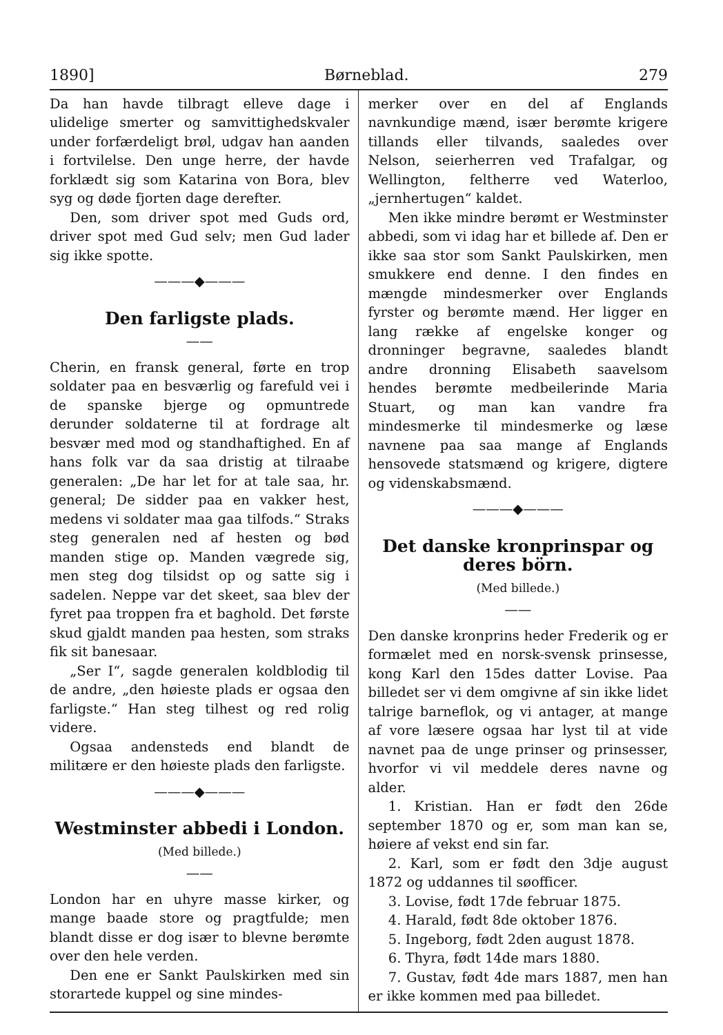1890] Børneblad. 279
Da han havde tilbragt elleve dage i ulidelige smerter og samvittighedskvaler under forfærdeligt brøl, udgav han aanden i fortvilelse. Den unge herre, der havde forklædt sig som Katarina von Bora, blev syg og døde fjorten dage derefter.
Den, som driver spot med Guds ord, driver spot med Gud selv; men Gud lader sig ikke spotte.
———◆———
Den farligste plads.
——
Cherin, en fransk general, førte en trop soldater paa en besværlig og farefuld vei i de spanske bjerge og opmuntrede derunder soldaterne til at fordrage alt besvær med mod og standhaftighed. En af hans folk var da saa dristig at tilraabe generalen: „De har let for at tale saa, hr. general; De sidder paa en vakker hest, medens vi soldater maa gaa tilfods.“ Straks steg generalen ned af hesten og bød manden stige op. Manden vægrede sig, men steg dog tilsidst op og satte sig i sadelen. Neppe var det skeet, saa blev der fyret paa troppen fra et baghold. Det første skud gjaldt manden paa hesten, som straks fik sit banesaar.
„Ser I“, sagde generalen koldblodig til de andre, „den høieste plads er ogsaa den farligste.“ Han steg tilhest og red rolig videre.
Ogsaa andensteds end blandt de militære er den høieste plads den farligste.
———◆———
Westminster abbedi i London.
(Med billede.)
——
London har en uhyre masse kirker, og mange baade store og pragtfulde; men blandt disse er dog især to blevne berømte over den hele verden.
Den ene er Sankt Paulskirken med sin storartede kuppel og sine mindes-
merker over en del af Englands navnkundige mænd, især berømte krigere tillands eller tilvands, saaledes over Nelson, seierherren ved Trafalgar, og Wellington, feltherre ved Waterloo, „jernhertugen“ kaldet.
Men ikke mindre berømt er Westminster abbedi, som vi idag har et billede af. Den er ikke saa stor som Sankt Paulskirken, men smukkere end denne. I den findes en mængde mindesmerker over Englands fyrster og berømte mænd. Her ligger en lang række af engelske konger og dronninger begravne, saaledes blandt andre dronning Elisabeth saavelsom hendes berømte medbeilerinde Maria Stuart, og man kan vandre fra mindesmerke til mindesmerke og læse navnene paa saa mange af Englands hensovede statsmænd og krigere, digtere og videnskabsmænd.
———◆———
Det danske kronprinspar og deres börn.
(Med billede.)
——
Den danske kronprins heder Frederik og er formælet med en norsk-svensk prinsesse, kong Karl den 15des datter Lovise. Paa billedet ser vi dem omgivne af sin ikke lidet talrige barneflok, og vi antager, at mange af vore læsere ogsaa har lyst til at vide navnet paa de unge prinser og prinsesser, hvorfor vi vil meddele deres navne og alder.
1. Kristian. Han er født den 26de september 1870 og er, som man kan se, høiere af vekst end sin far.
2. Karl, som er født den 3dje august 1872 og uddannes til søofficer.
3. Lovise, født 17de februar 1875.
4. Harald, født 8de oktober 1876.
5. Ingeborg, født 2den august 1878.
6. Thyra, født 14de mars 1880.
7. Gustav, født 4de mars 1887, men han er ikke kommen med paa billedet.